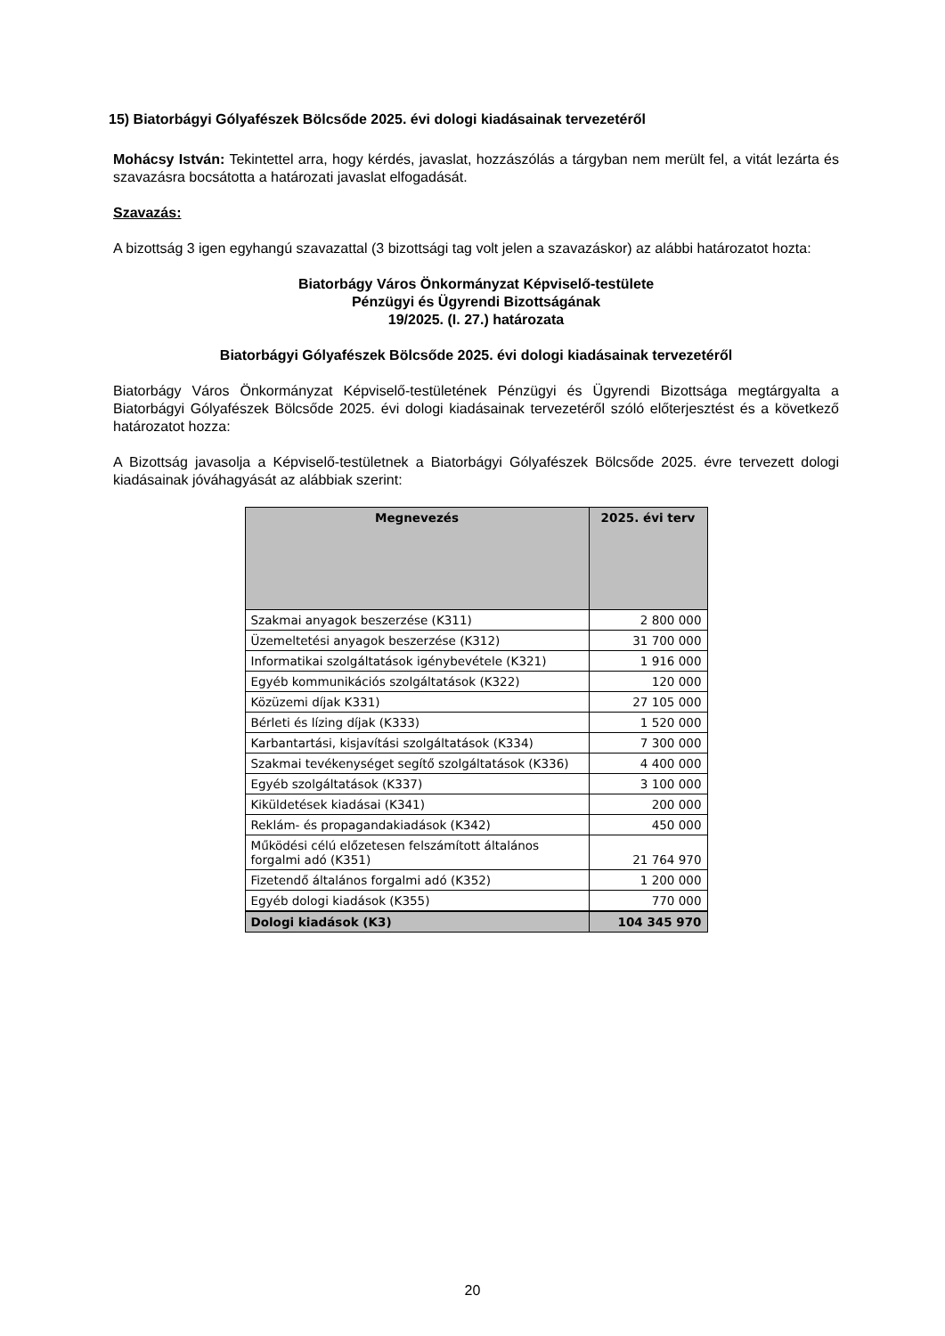15) Biatorbágyi Gólyafészek Bölcsőde 2025. évi dologi kiadásainak tervezetéről
Mohácsy István: Tekintettel arra, hogy kérdés, javaslat, hozzászólás a tárgyban nem merült fel, a vitát lezárta és szavazásra bocsátotta a határozati javaslat elfogadását.
Szavazás:
A bizottság 3 igen egyhangú szavazattal (3 bizottsági tag volt jelen a szavazáskor) az alábbi határozatot hozta:
Biatorbágy Város Önkormányzat Képviselő-testülete
Pénzügyi és Ügyrendi Bizottságának
19/2025. (I. 27.) határozata
Biatorbágyi Gólyafészek Bölcsőde 2025. évi dologi kiadásainak tervezetéről
Biatorbágy Város Önkormányzat Képviselő-testületének Pénzügyi és Ügyrendi Bizottsága megtárgyalta a Biatorbágyi Gólyafészek Bölcsőde 2025. évi dologi kiadásainak tervezetéről szóló előterjesztést és a következő határozatot hozza:
A Bizottság javasolja a Képviselő-testületnek a Biatorbágyi Gólyafészek Bölcsőde 2025. évre tervezett dologi kiadásainak jóváhagyását az alábbiak szerint:
| Megnevezés | 2025. évi terv |
| --- | --- |
| Szakmai anyagok beszerzése (K311) | 2 800 000 |
| Üzemeltetési anyagok beszerzése (K312) | 31 700 000 |
| Informatikai szolgáltatások igénybevétele (K321) | 1 916 000 |
| Egyéb kommunikációs szolgáltatások (K322) | 120 000 |
| Közüzemi díjak K331) | 27 105 000 |
| Bérleti és lízing díjak (K333) | 1 520 000 |
| Karbantartási, kisjavítási szolgáltatások (K334) | 7 300 000 |
| Szakmai tevékenységet segítő szolgáltatások (K336) | 4 400 000 |
| Egyéb szolgáltatások (K337) | 3 100 000 |
| Kiküldetések kiadásai (K341) | 200 000 |
| Reklám- és propagandakiadások (K342) | 450 000 |
| Működési célú előzetesen felszámított általános forgalmi adó (K351) | 21 764 970 |
| Fizetendő általános forgalmi adó (K352) | 1 200 000 |
| Egyéb dologi kiadások (K355) | 770 000 |
| Dologi kiadások (K3) | 104 345 970 |
20